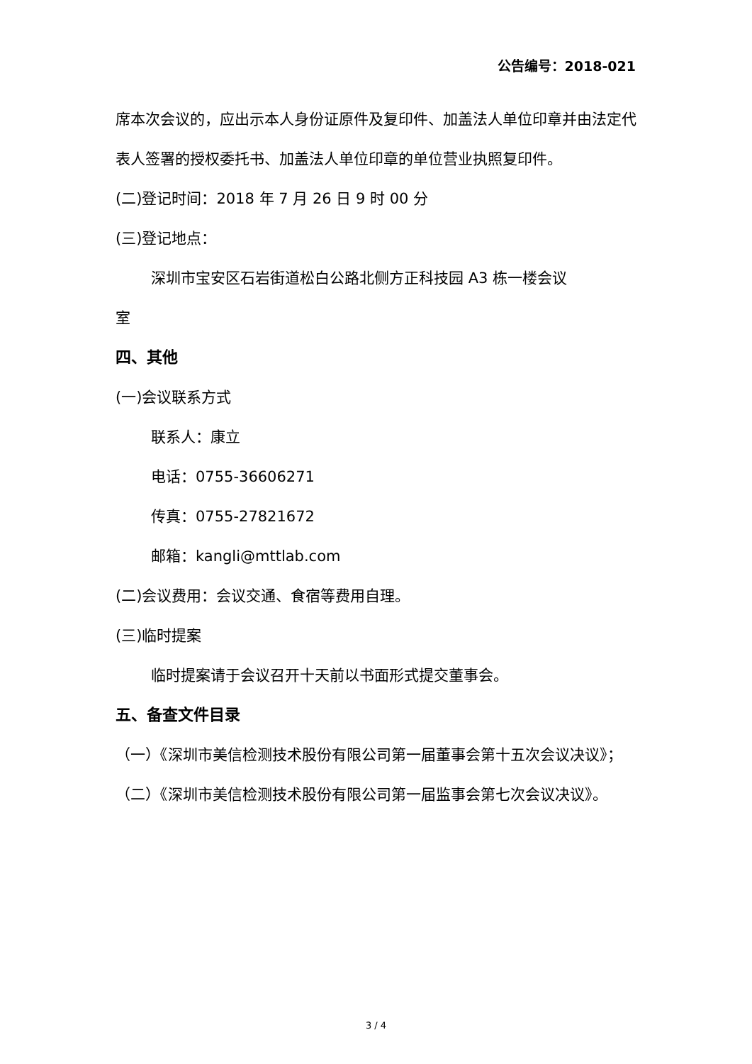公告编号：2018-021
席本次会议的，应出示本人身份证原件及复印件、加盖法人单位印章并由法定代表人签署的授权委托书、加盖法人单位印章的单位营业执照复印件。
(二)登记时间：2018 年 7 月 26 日 9 时 00 分
(三)登记地点：
深圳市宝安区石岩街道松白公路北侧方正科技园 A3 栋一楼会议
室
四、其他
(一)会议联系方式
联系人：康立
电话：0755-36606271
传真：0755-27821672
邮箱：kangli@mttlab.com
(二)会议费用：会议交通、食宿等费用自理。
(三)临时提案
临时提案请于会议召开十天前以书面形式提交董事会。
五、备查文件目录
（一）《深圳市美信检测技术股份有限公司第一届董事会第十五次会议决议》；
（二）《深圳市美信检测技术股份有限公司第一届监事会第七次会议决议》。
3 / 4